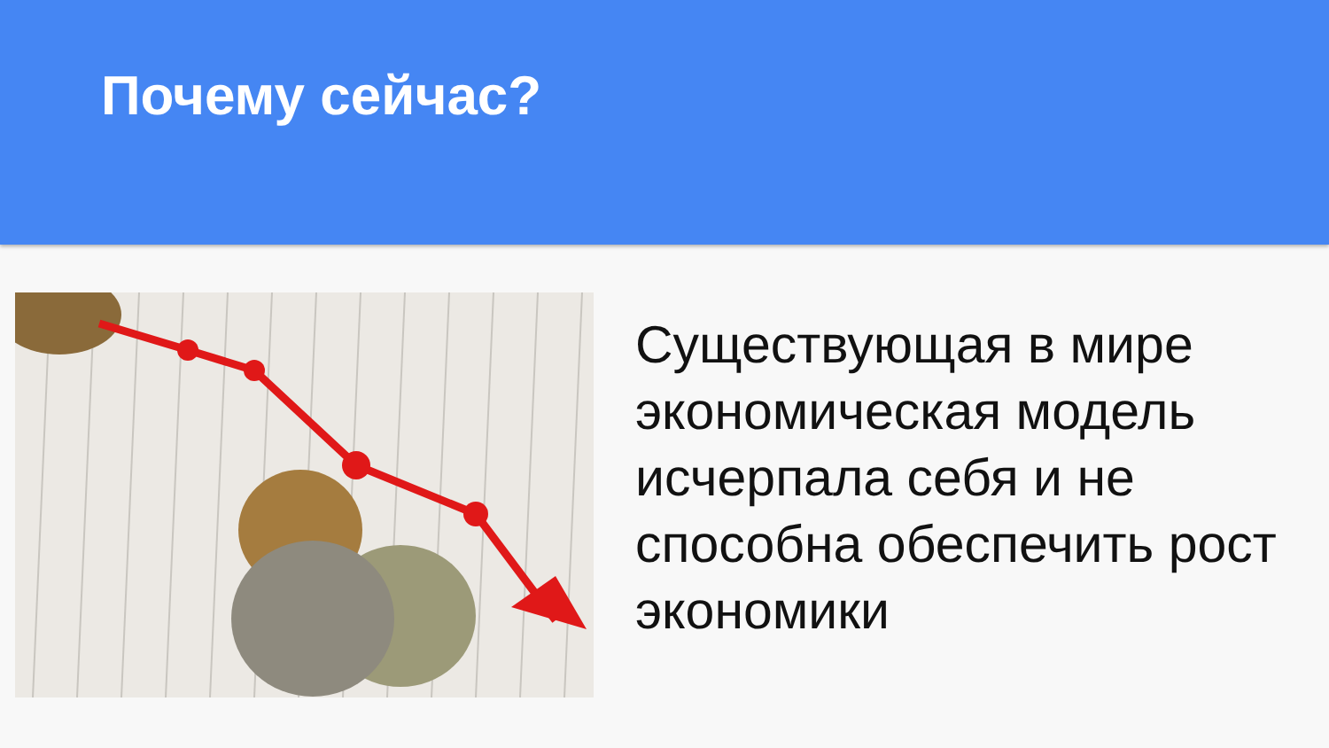Почему сейчас?
Существующая в мире экономическая модель исчерпала себя и не способна обеспечить рост экономики